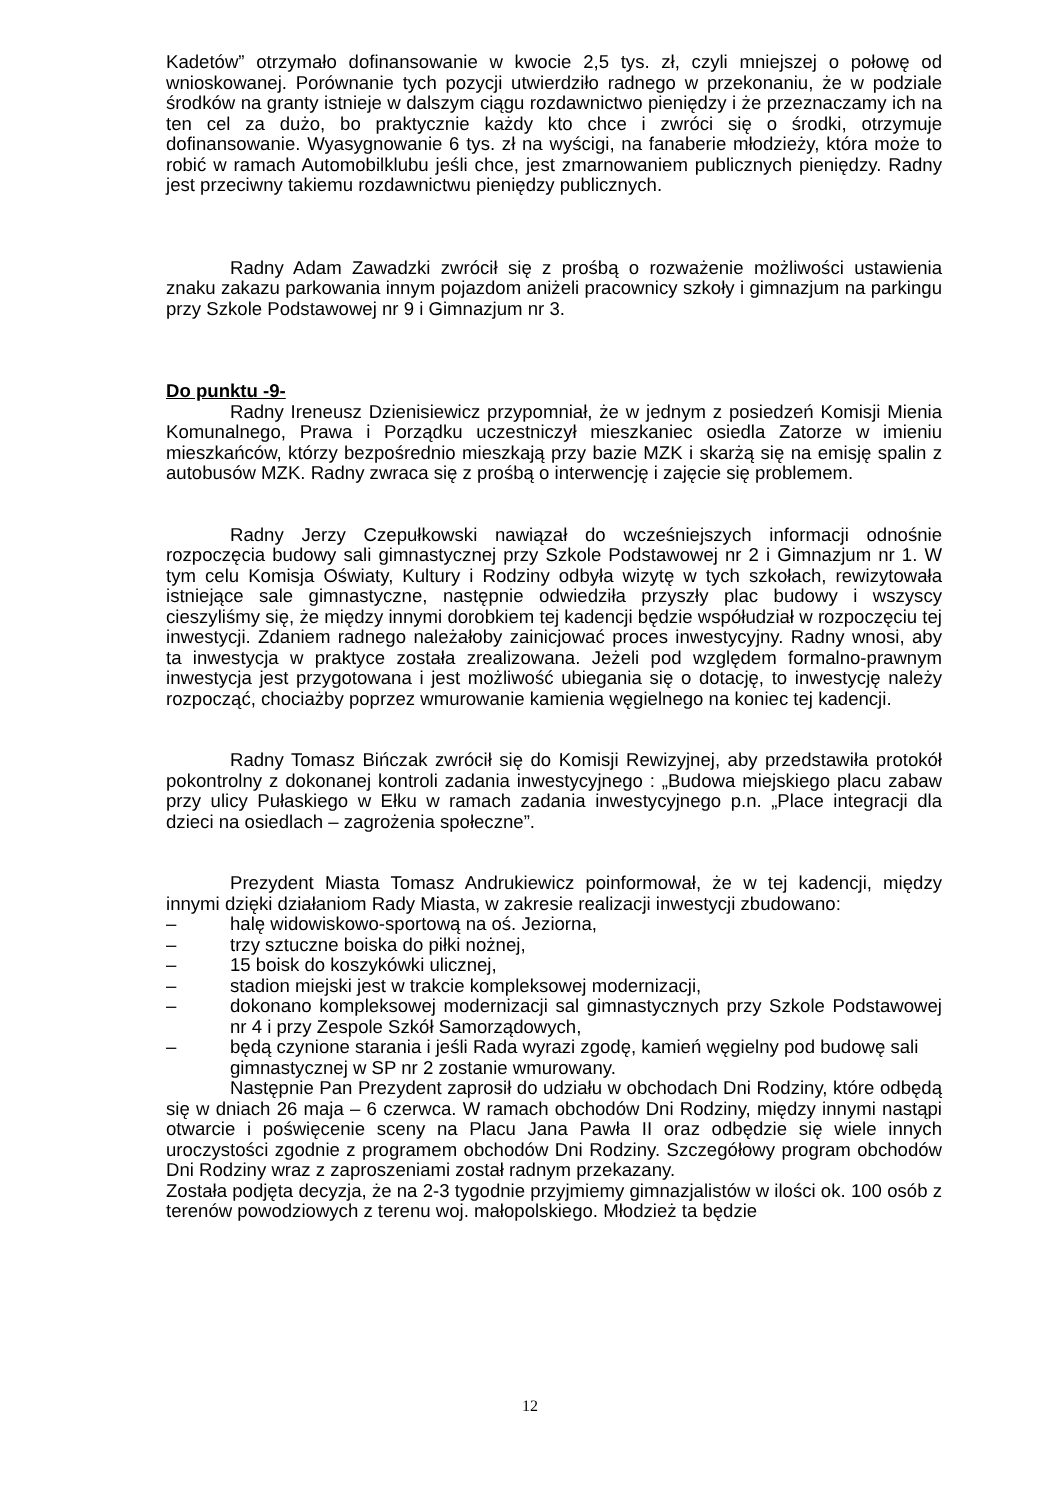Kadetów” otrzymało dofinansowanie w kwocie 2,5 tys. zł, czyli mniejszej o połowę od wnioskowanej. Porównanie tych pozycji utwierdziło radnego w przekonaniu, że w podziale środków na granty istnieje w dalszym ciągu rozdawnictwo pieniędzy i że przeznaczamy ich na ten cel za dużo, bo praktycznie każdy kto chce i zwróci się o środki, otrzymuje dofinansowanie. Wyasygnowanie 6 tys. zł na wyścigi, na fanaberie młodzieży, która może to robić w ramach Automobilklubu jeśli chce, jest zmarnowaniem publicznych pieniędzy. Radny jest przeciwny takiemu rozdawnictwu pieniędzy publicznych.
Radny Adam Zawadzki zwrócił się z prośbą o rozważenie możliwości ustawienia znaku zakazu parkowania innym pojazdom aniżeli pracownicy szkoły i gimnazjum na parkingu przy Szkole Podstawowej nr 9 i Gimnazjum nr 3.
Do punktu -9-
Radny Ireneusz Dzienisiewicz przypomniał, że w jednym z posiedzeń Komisji Mienia Komunalnego, Prawa i Porządku uczestniczył mieszkaniec osiedla Zatorze w imieniu mieszkańców, którzy bezpośrednio mieszkają przy bazie MZK i skarżą się na emisję spalin z autobusów MZK. Radny zwraca się z prośbą o interwencję i zajęcie się problemem.
Radny Jerzy Czepułkowski nawiązał do wcześniejszych informacji odnośnie rozpoczęcia budowy sali gimnastycznej przy Szkole Podstawowej nr 2 i Gimnazjum nr 1. W tym celu Komisja Oświaty, Kultury i Rodziny odbyła wizytę w tych szkołach, rewizytowała istniejące sale gimnastyczne, następnie odwiedziła przyszły plac budowy i wszyscy cieszyliśmy się, że między innymi dorobkiem tej kadencji będzie współudział w rozpoczęciu tej inwestycji. Zdaniem radnego należałoby zainicjować proces inwestycyjny. Radny wnosi, aby ta inwestycja w praktyce została zrealizowana. Jeżeli pod względem formalno-prawnym inwestycja jest przygotowana i jest możliwość ubiegania się o dotację, to inwestycję należy rozpocząć, chociażby poprzez wmurowanie kamienia węgielnego na koniec tej kadencji.
Radny Tomasz Bińczak zwrócił się do Komisji Rewizyjnej, aby przedstawiła protokół pokontrolny z dokonanej kontroli zadania inwestycyjnego : „Budowa miejskiego placu zabaw przy ulicy Pułaskiego w Ełku w ramach zadania inwestycyjnego p.n. „Place integracji dla dzieci na osiedlach – zagrożenia społeczne”.
Prezydent Miasta Tomasz Andrukiewicz poinformował, że w tej kadencji, między innymi dzięki działaniom Rady Miasta, w zakresie realizacji inwestycji zbudowano:
– halę widowiskowo-sportową na oś. Jeziorna,
– trzy sztuczne boiska do piłki nożnej,
– 15 boisk do koszykówki ulicznej,
– stadion miejski jest w trakcie kompleksowej modernizacji,
– dokonano kompleksowej modernizacji sal gimnastycznych przy Szkole Podstawowej nr 4 i przy Zespole Szkół Samorządowych,
– będą czynione starania i jeśli Rada wyrazi zgodę, kamień węgielny pod budowę sali gimnastycznej w SP nr 2 zostanie wmurowany.
Następnie Pan Prezydent zaprosił do udziału w obchodach Dni Rodziny, które odbędą się w dniach 26 maja – 6 czerwca. W ramach obchodów Dni Rodziny, między innymi nastąpi otwarcie i poświęcenie sceny na Placu Jana Pawła II oraz odbędzie się wiele innych uroczystości zgodnie z programem obchodów Dni Rodziny. Szczegółowy program obchodów Dni Rodziny wraz z zaproszeniami został radnym przekazany.
Została podjęta decyzja, że na 2-3 tygodnie przyjmiemy gimnazjalistów w ilości ok. 100 osób z terenów powodziowych z terenu woj. małopolskiego. Młodzież ta będzie
12